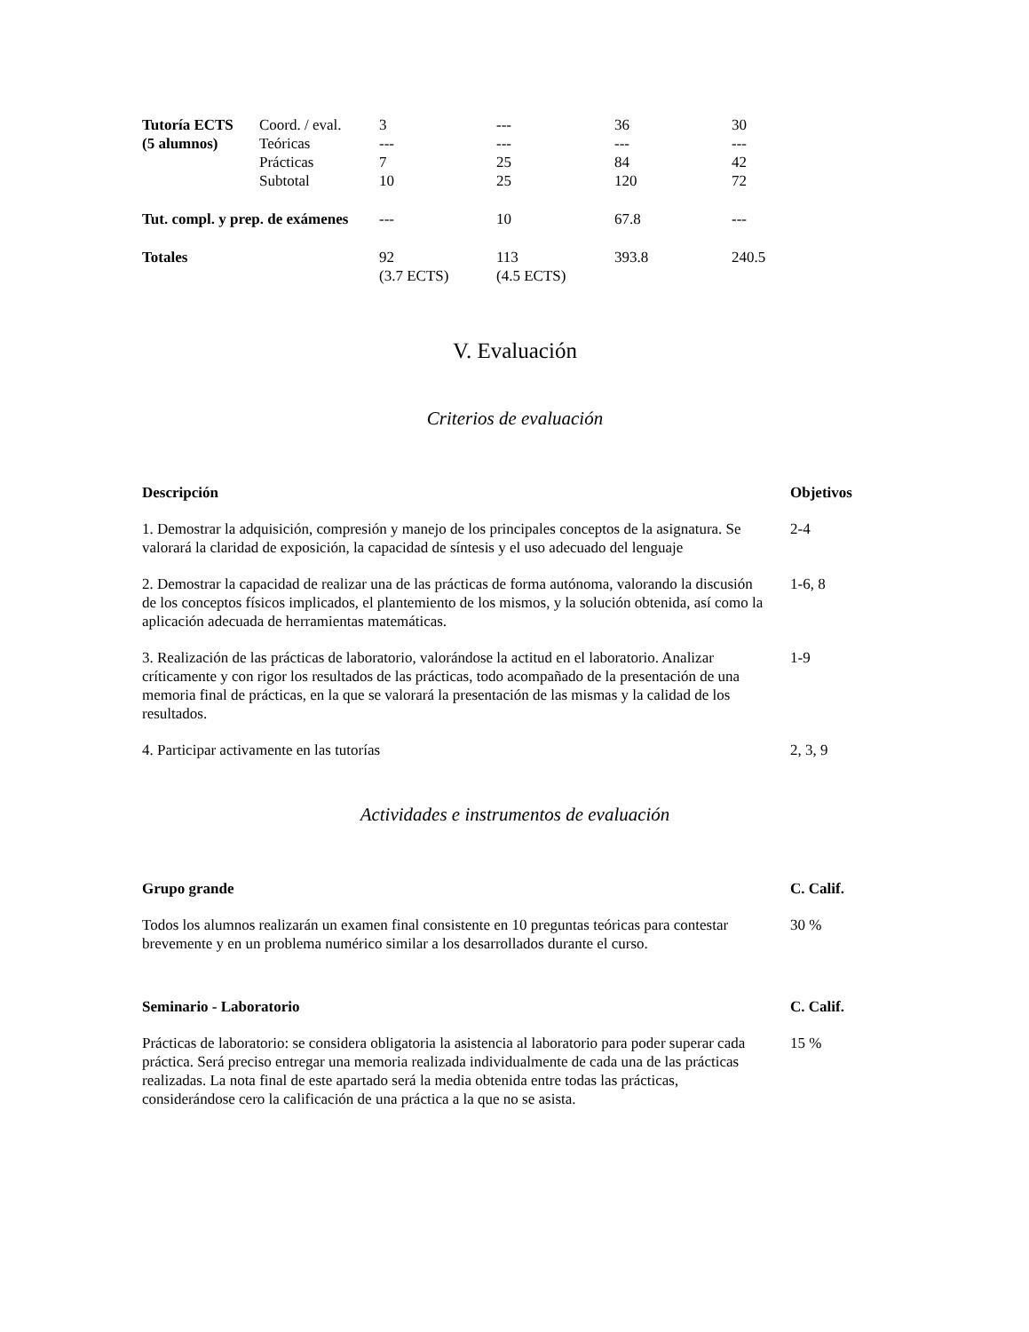| Tutoría ECTS | Coord. / eval. | 3 | --- | 36 | 30 |
| (5 alumnos) | Teóricas | --- | --- | --- | --- |
| | Prácticas | 7 | 25 | 84 | 42 |
| | Subtotal | 10 | 25 | 120 | 72 |
| Tut. compl. y prep. de exámenes | | --- | 10 | 67.8 | --- |
| Totales | | 92 (3.7 ECTS) | 113 (4.5 ECTS) | 393.8 | 240.5 |
V. Evaluación
Criterios de evaluación
| Descripción | Objetivos |
| 1. Demostrar la adquisición, compresión y manejo de los principales conceptos de la asignatura. Se valorará la claridad de exposición, la capacidad de síntesis y el uso adecuado del lenguaje | 2-4 |
| 2. Demostrar la capacidad de realizar una de las prácticas de forma autónoma, valorando la discusión de los conceptos físicos implicados, el plantemiento de los mismos, y la solución obtenida, así como la aplicación adecuada de herramientas matemáticas. | 1-6, 8 |
| 3. Realización de las prácticas de laboratorio, valorándose la actitud en el laboratorio. Analizar críticamente y con rigor los resultados de las prácticas, todo acompañado de la presentación de una memoria final de prácticas, en la que se valorará la presentación de las mismas y la calidad de los resultados. | 1-9 |
| 4. Participar activamente en las tutorías | 2, 3, 9 |
Actividades e instrumentos de evaluación
| Grupo grande | C. Calif. |
| Todos los alumnos realizarán un examen final consistente en 10 preguntas teóricas para contestar brevemente y en un problema numérico similar a los desarrollados durante el curso. | 30 % |
| Seminario - Laboratorio | C. Calif. |
| Prácticas de laboratorio: se considera obligatoria la asistencia al laboratorio para poder superar cada práctica. Será preciso entregar una memoria realizada individualmente de cada una de las prácticas realizadas. La nota final de este apartado será la media obtenida entre todas las prácticas, considerándose cero la calificación de una práctica a la que no se asista. | 15 % |